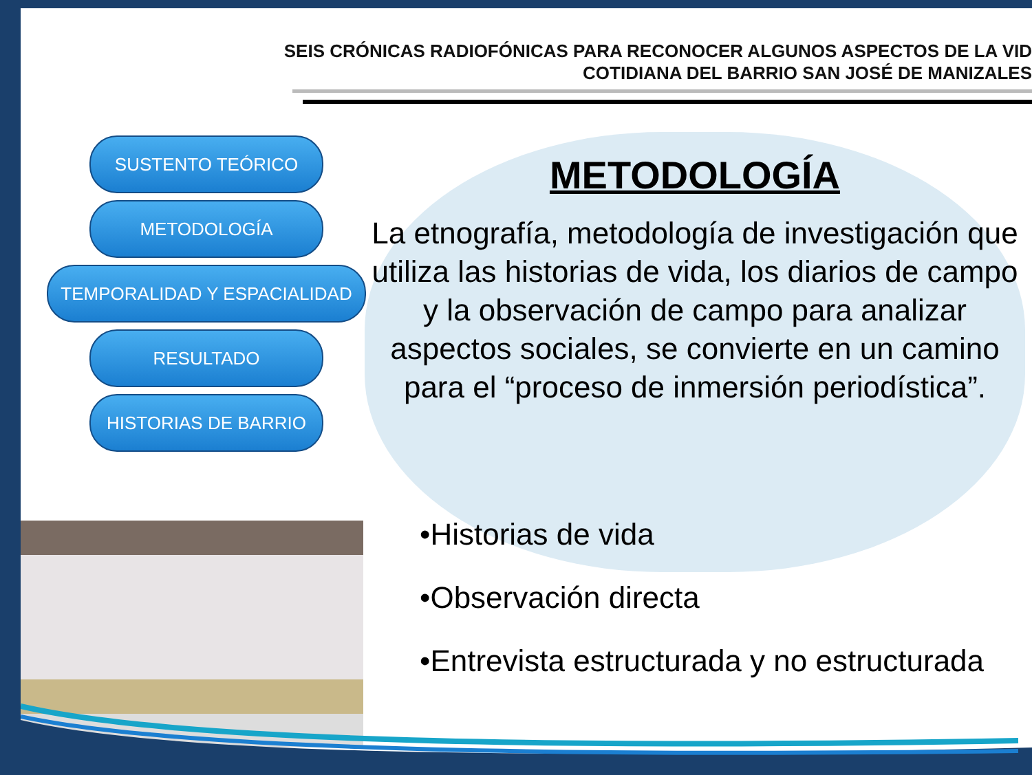SEIS CRÓNICAS RADIOFÓNICAS PARA RECONOCER ALGUNOS ASPECTOS DE LA VID
COTIDIANA DEL BARRIO SAN JOSÉ DE MANIZALES
SUSTENTO TEÓRICO
METODOLOGÍA
TEMPORALIDAD Y ESPACIALIDAD
RESULTADO
HISTORIAS DE BARRIO
METODOLOGÍA
La etnografía, metodología de investigación que utiliza las historias de vida, los diarios de campo y la observación de campo para analizar aspectos sociales, se convierte en un camino para el “proceso de inmersión periodística”.
•Historias de vida
•Observación directa
•Entrevista estructurada y no estructurada